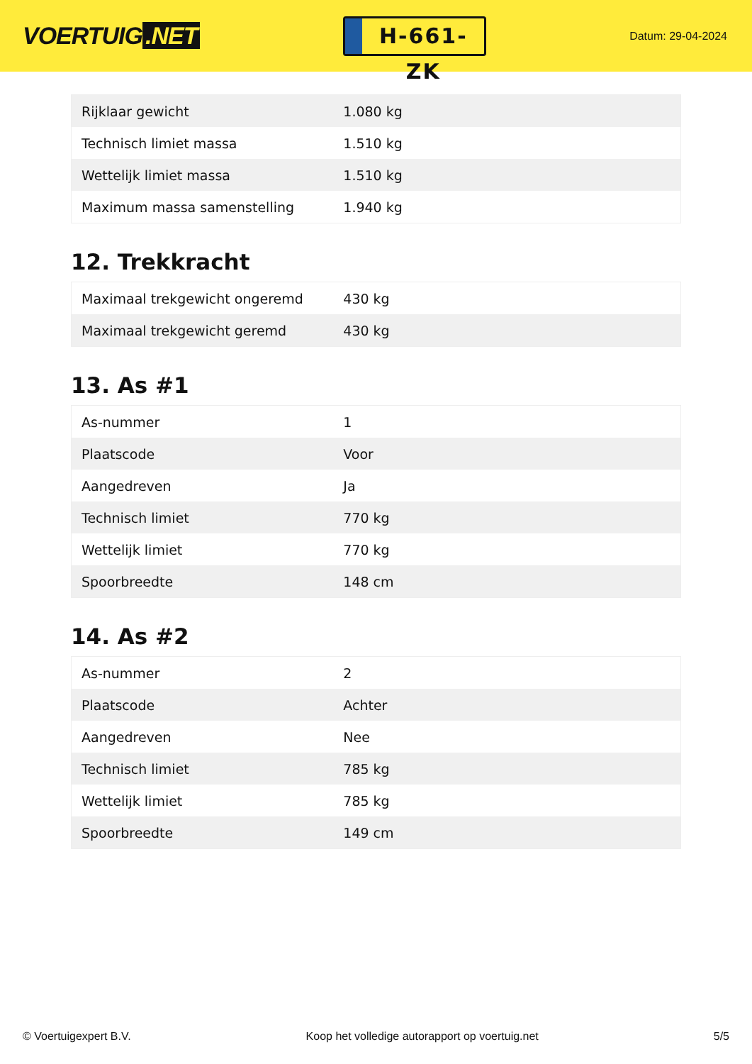VOERTUIG.NET
H-661-ZK
Datum: 29-04-2024
| Rijklaar gewicht | 1.080 kg |
| Technisch limiet massa | 1.510 kg |
| Wettelijk limiet massa | 1.510 kg |
| Maximum massa samenstelling | 1.940 kg |
12. Trekkracht
| Maximaal trekgewicht ongeremd | 430 kg |
| Maximaal trekgewicht geremd | 430 kg |
13. As #1
| As-nummer | 1 |
| Plaatscode | Voor |
| Aangedreven | Ja |
| Technisch limiet | 770 kg |
| Wettelijk limiet | 770 kg |
| Spoorbreedte | 148 cm |
14. As #2
| As-nummer | 2 |
| Plaatscode | Achter |
| Aangedreven | Nee |
| Technisch limiet | 785 kg |
| Wettelijk limiet | 785 kg |
| Spoorbreedte | 149 cm |
© Voertuigexpert B.V. Koop het volledige autorapport op voertuig.net 5/5